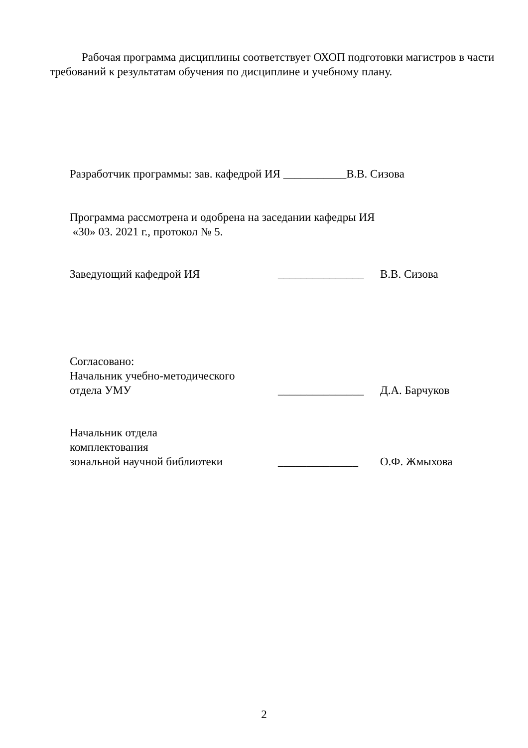Рабочая программа дисциплины соответствует ОХОП подготовки магистров в части требований к результатам обучения по дисциплине и учебному плану.
Разработчик программы: зав. кафедрой ИЯ ___________В.В. Сизова
Программа рассмотрена и одобрена на заседании кафедры ИЯ
«30» 03. 2021 г., протокол № 5.
Заведующий кафедрой ИЯ _______________ В.В. Сизова
Согласовано:
Начальник учебно-методического
отдела УМУ _______________ Д.А. Барчуков
Начальник отдела
комплектования
зональной научной библиотеки ______________ О.Ф. Жмыхова
2